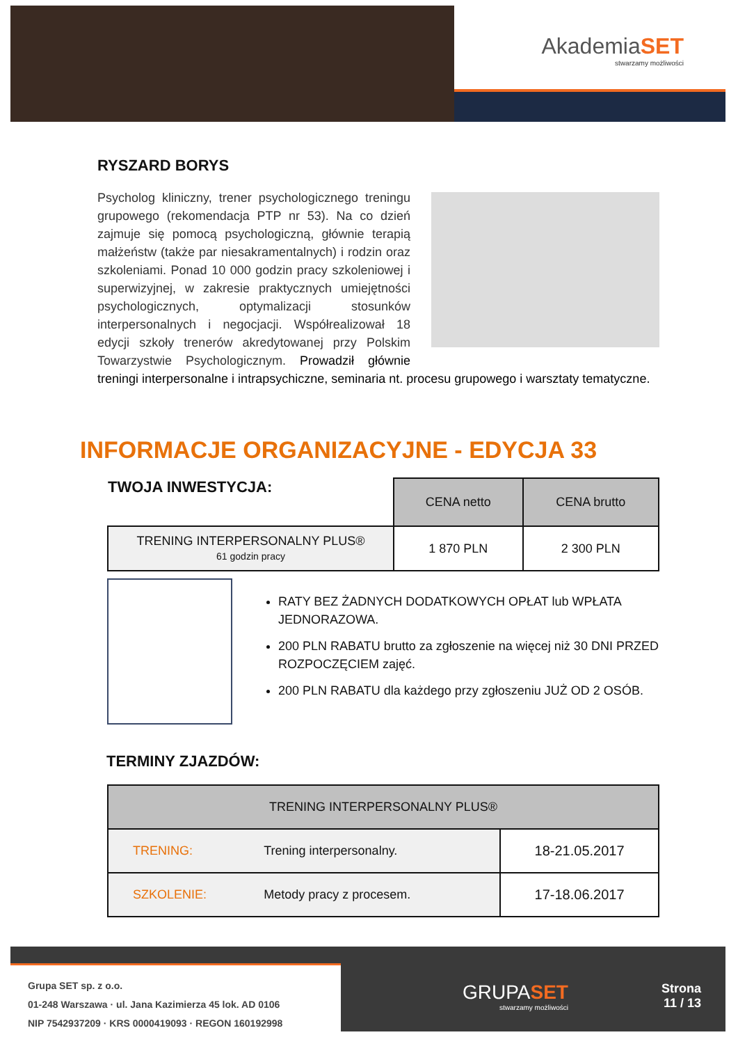AkademiaSET
stwarzamy możliwości
RYSZARD BORYS
Psycholog kliniczny, trener psychologicznego treningu grupowego (rekomendacja PTP nr 53). Na co dzień zajmuje się pomocą psychologiczną, głównie terapią małżeństw (także par niesakramentalnych) i rodzin oraz szkoleniami. Ponad 10 000 godzin pracy szkoleniowej i superwizyjnej, w zakresie praktycznych umiejętności psychologicznych, optymalizacji stosunków interpersonalnych i negocjacji. Współrealizował 18 edycji szkoły trenerów akredytowanej przy Polskim Towarzystwie Psychologicznym. Prowadził głównie treningi interpersonalne i intrapsychiczne, seminaria nt. procesu grupowego i warsztaty tematyczne.
INFORMACJE ORGANIZACYJNE - EDYCJA 33
| TWOJA INWESTYCJA: | CENA netto | CENA brutto |
| TRENING INTERPERSONALNY PLUS® 61 godzin pracy | 1 870 PLN | 2 300 PLN |
RATY BEZ ŻADNYCH DODATKOWYCH OPŁAT lub WPŁATA JEDNORAZOWA.
200 PLN RABATU brutto za zgłoszenie na więcej niż 30 DNI PRZED ROZPOCZĘCIEM zajęć.
200 PLN RABATU dla każdego przy zgłoszeniu JUŻ OD 2 OSÓB.
TERMINY ZJAZDÓW:
| TRENING INTERPERSONALNY PLUS® | | |
| --- | --- | --- |
| TRENING: | Trening interpersonalny. | 18-21.05.2017 |
| SZKOLENIE: | Metody pracy z procesem. | 17-18.06.2017 |
Grupa SET sp. z o.o.
01-248 Warszawa · ul. Jana Kazimierza 45 lok. AD 0106
NIP 7542937209 · KRS 0000419093 · REGON 160192998
GRUPASET
stwarzamy możliwości
Strona
11 / 13